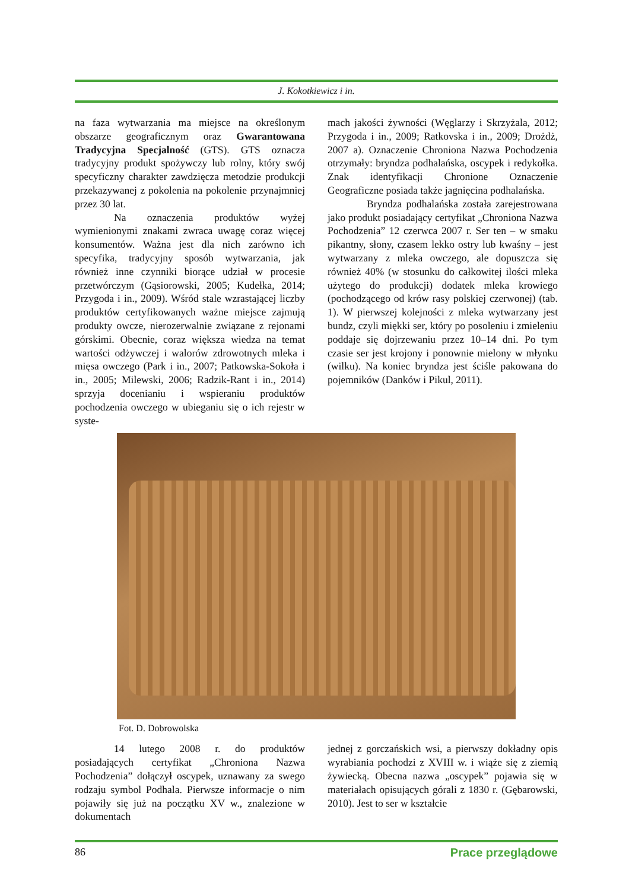J. Kokotkiewicz i in.
na faza wytwarzania ma miejsce na określonym obszarze geograficznym oraz Gwarantowana Tradycyjna Specjalność (GTS). GTS oznacza tradycyjny produkt spożywczy lub rolny, który swój specyficzny charakter zawdzięcza metodzie produkcji przekazywanej z pokolenia na pokolenie przynajmniej przez 30 lat.
Na oznaczenia produktów wyżej wymienionymi znakami zwraca uwagę coraz więcej konsumentów. Ważna jest dla nich zarówno ich specyfika, tradycyjny sposób wytwarzania, jak również inne czynniki biorące udział w procesie przetwórczym (Gąsiorowski, 2005; Kudełka, 2014; Przygoda i in., 2009). Wśród stale wzrastającej liczby produktów certyfikowanych ważne miejsce zajmują produkty owcze, nierozerwalnie związane z rejonami górskimi. Obecnie, coraz większa wiedza na temat wartości odżywczej i walorów zdrowotnych mleka i mięsa owczego (Park i in., 2007; Patkowska-Sokoła i in., 2005; Milewski, 2006; Radzik-Rant i in., 2014) sprzyja docenianiu i wspieraniu produktów pochodzenia owczego w ubieganiu się o ich rejestr w syste-
mach jakości żywności (Węglarzy i Skrzyżala, 2012; Przygoda i in., 2009; Ratkovska i in., 2009; Drożdż, 2007 a). Oznaczenie Chroniona Nazwa Pochodzenia otrzymały: bryndza podhalańska, oscypek i redykołka. Znak identyfikacji Chronione Oznaczenie Geograficzne posiada także jagnięcina podhalańska.
Bryndza podhalańska została zarejestrowana jako produkt posiadający certyfikat „Chroniona Nazwa Pochodzenia” 12 czerwca 2007 r. Ser ten – w smaku pikantny, słony, czasem lekko ostry lub kwaśny – jest wytwarzany z mleka owczego, ale dopuszcza się również 40% (w stosunku do całkowitej ilości mleka użytego do produkcji) dodatek mleka krowiego (pochodzącego od krów rasy polskiej czerwonej) (tab. 1). W pierwszej kolejności z mleka wytwarzany jest bundz, czyli miękki ser, który po posoleniu i zmieleniu poddaje się dojrzewaniu przez 10–14 dni. Po tym czasie ser jest krojony i ponownie mielony w młynku (wilku). Na koniec bryndza jest ściśle pakowana do pojemników (Danków i Pikul, 2011).
Fot. D. Dobrowolska
14 lutego 2008 r. do produktów posiadających certyfikat „Chroniona Nazwa Pochodzenia” dołączył oscypek, uznawany za swego rodzaju symbol Podhala. Pierwsze informacje o nim pojawiły się już na początku XV w., znalezione w dokumentach
jednej z gorczańskich wsi, a pierwszy dokładny opis wyrabiania pochodzi z XVIII w. i wiąże się z ziemią żywiecką. Obecna nazwa „oscypek” pojawia się w materiałach opisujących górali z 1830 r. (Gębarowski, 2010). Jest to ser w kształcie
86 Prace przeglądowe